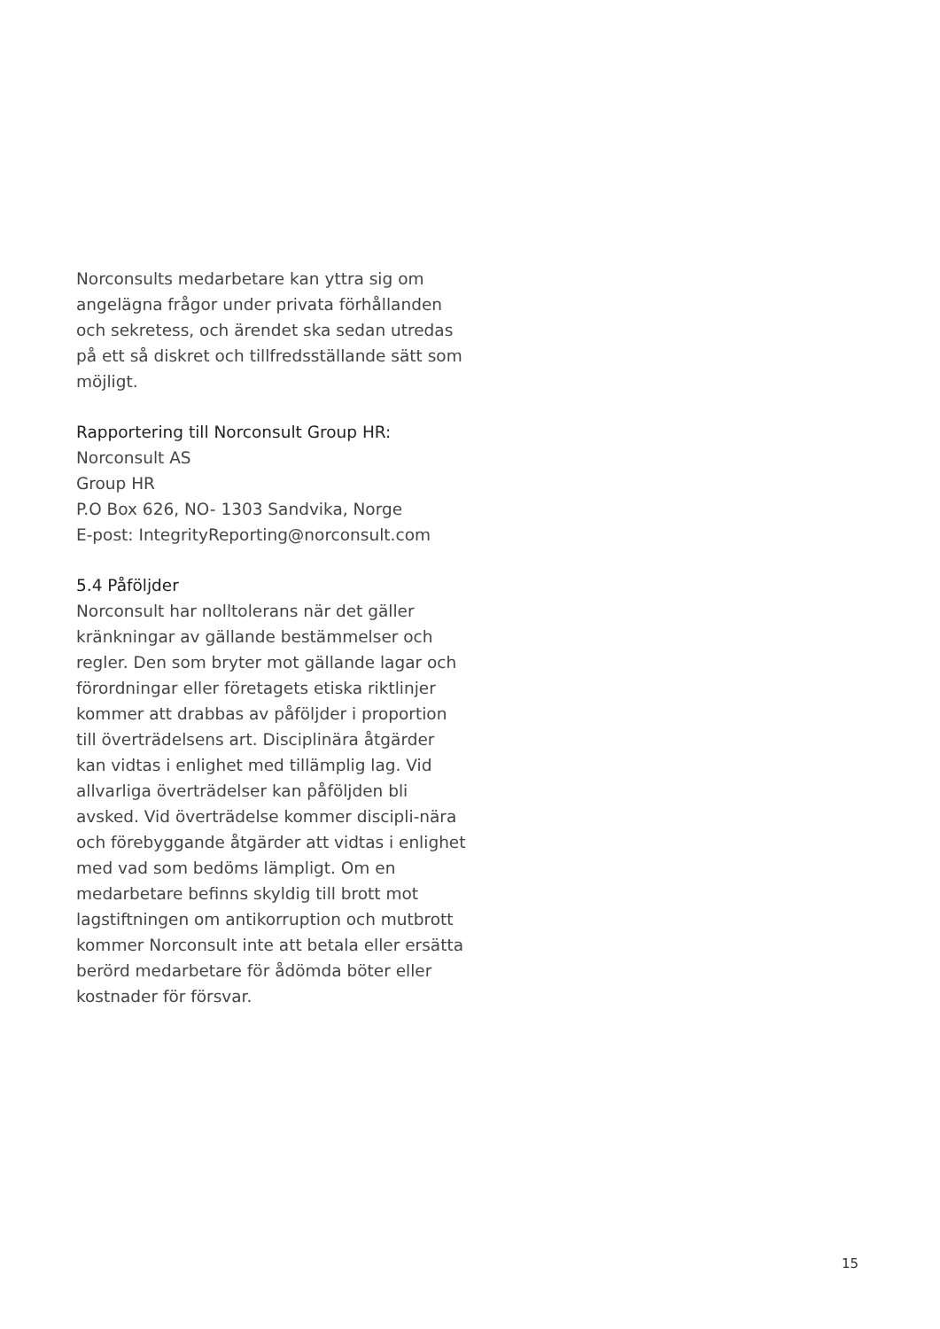Norconsults medarbetare kan yttra sig om angelägna frågor under privata förhållanden och sekretess, och ärendet ska sedan utredas på ett så diskret och tillfredsställande sätt som möjligt.
Rapportering till Norconsult Group HR:
Norconsult AS
Group HR
P.O Box 626, NO- 1303 Sandvika, Norge
E-post: IntegrityReporting@norconsult.com
5.4 Påföljder
Norconsult har nolltolerans när det gäller kränkningar av gällande bestämmelser och regler. Den som bryter mot gällande lagar och förordningar eller företagets etiska riktlinjer kommer att drabbas av påföljder i proportion till överträdelsens art. Disciplinära åtgärder kan vidtas i enlighet med tillämplig lag. Vid allvarliga överträdelser kan påföljden bli avsked. Vid överträdelse kommer discipli-nära och förebyggande åtgärder att vidtas i enlighet med vad som bedöms lämpligt. Om en medarbetare befinns skyldig till brott mot lagstiftningen om antikorruption och mutbrott kommer Norconsult inte att betala eller ersätta berörd medarbetare för ådömda böter eller kostnader för försvar.
15